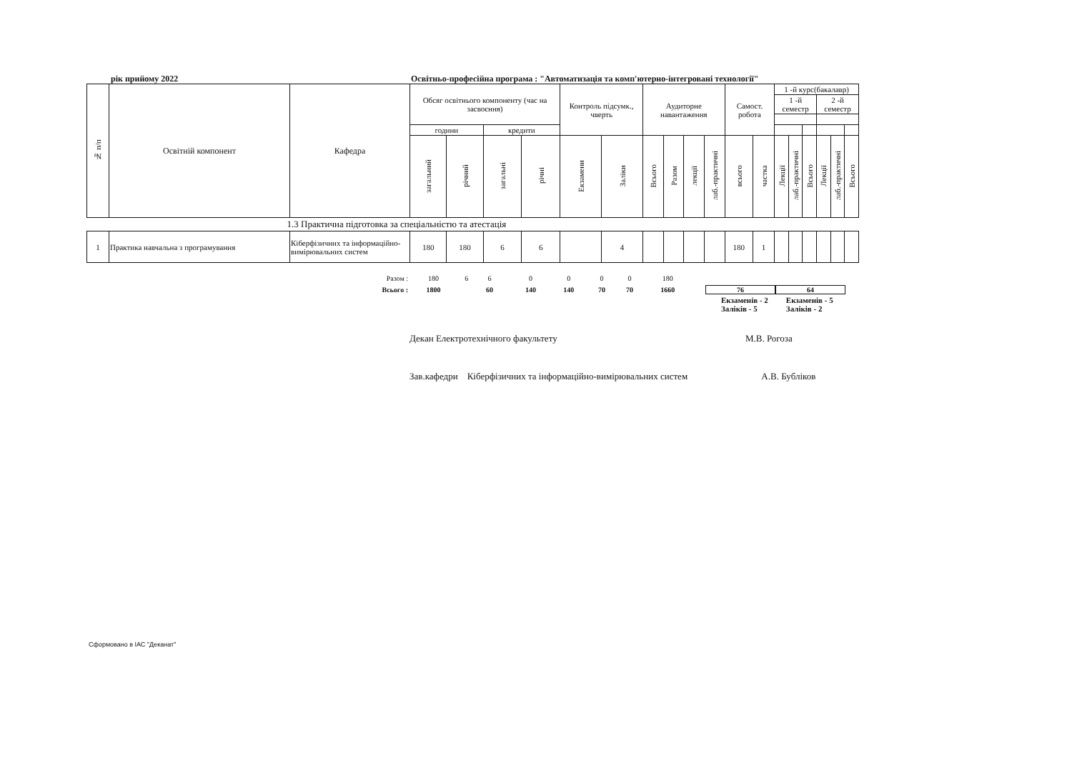рік прийому 2022 Освітньо-професійна програма : "Автоматизація та комп'ютерно-інтегровані технології"
| № п/п | Освітній компонент | Кафедра | Обсяг освітнього компоненту (час на засвоєння) | | | | Контроль підсумк., чверть | | Аудиторне навантаження | | | | Самост. робота | | 1 -й курс(бакалавр) | | | | | |
| --- | --- | --- | --- | --- | --- | --- | --- | --- | --- | --- | --- | --- | --- | --- | --- | --- | --- | --- | --- | --- |
| | | | | | | | | | | | | | | | 1 -й семестр | | | 2 -й семестр | | |
| | | | години | | кредити | | | | | | | | | | | | | | | |
| | | | загальний | річний | загальні | річні | Екзамени | Заліки | Всього | Разом | лекції | лаб.-практичні | всього | частка | Лекції | лаб.-практичні | Всього | Лекції | лаб.-практичні | Всього |
| 1.3 Практична підготовка за спеціальністю та атестація | | | | | | | | | | | | | | | | | | | | |
| 1 | Практика навчальна з програмування | Кіберфізичних та інформаційно-вимірювальних систем | 180 | 180 | 6 | 6 | | 4 | | | | | 180 | 1 | | | | | | |
| Разом : | 180 | 6 | 6 | | 0 | 0 | 0 | 0 | 180 | |
| Всього : | 1800 | | 60 | | 140 | 140 | 70 | 70 | 1660 | 76 64 |
Екзаменів - 2
Заліків - 5
Екзаменів - 5
Заліків - 2
Декан Електротехнічного факультету М.В. Рогоза
Зав.кафедри Кіберфізичних та інформаційно-вимірювальних систем А.В. Бубліков
Сформовано в ІАС "Деканат"